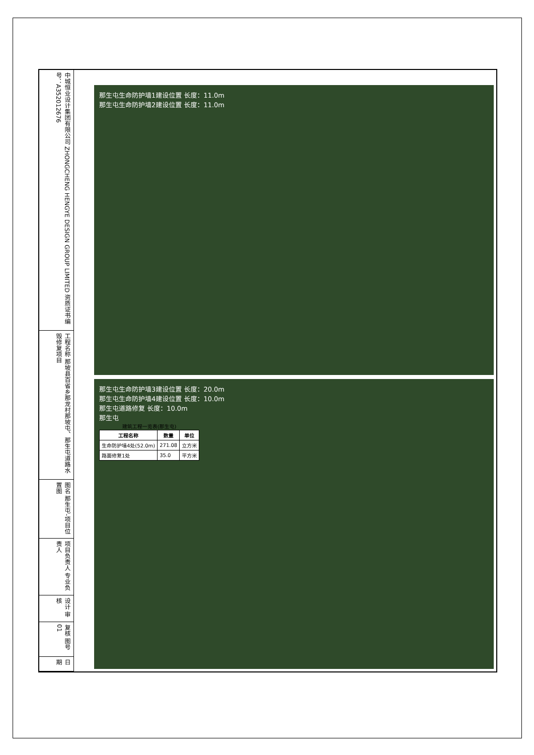中城恒业设计集团有限公司 ZHONGCHENG HENGYE DESIGN GROUP LIMITED 资质证书编号：A352012676
工程名称 那坡县百省乡那龙村那坡屯、那生屯道路水毁修复项目
图名 那生屯-项目位置图
项目负责人 专业负责人
设计 审核
复核 图号 01
日期
那生屯生命防护墙1建设位置 长度：11.0m
那生屯生命防护墙2建设位置 长度：11.0m
那生屯生命防护墙3建设位置 长度：20.0m
那生屯生命防护墙4建设位置 长度：10.0m
那生屯道路修复 长度：10.0m
那生屯
建筑工程一览表(那生屯)
| 工程名称 | 数量 | 单位 |
| --- | --- | --- |
| 生命防护墙4处(52.0m) | 271.08 | 立方米 |
| 路面修复1处 | 35.0 | 平方米 |